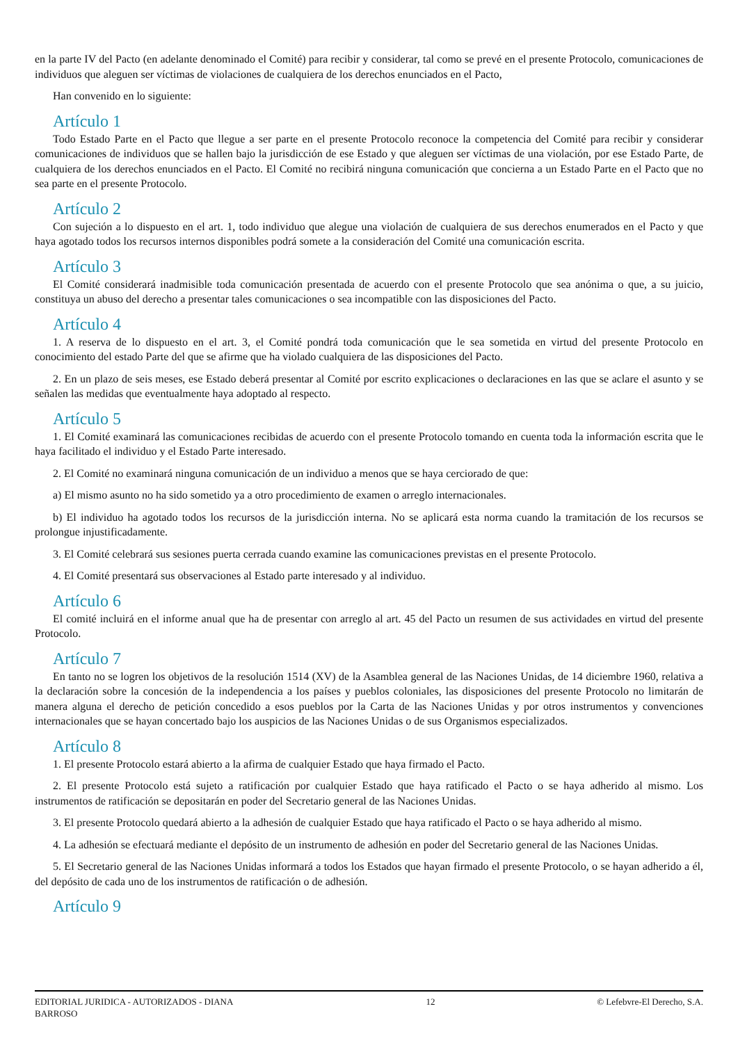en la parte IV del Pacto (en adelante denominado el Comité) para recibir y considerar, tal como se prevé en el presente Protocolo, comunicaciones de individuos que aleguen ser víctimas de violaciones de cualquiera de los derechos enunciados en el Pacto,
Han convenido en lo siguiente:
Artículo 1
Todo Estado Parte en el Pacto que llegue a ser parte en el presente Protocolo reconoce la competencia del Comité para recibir y considerar comunicaciones de individuos que se hallen bajo la jurisdicción de ese Estado y que aleguen ser víctimas de una violación, por ese Estado Parte, de cualquiera de los derechos enunciados en el Pacto. El Comité no recibirá ninguna comunicación que concierna a un Estado Parte en el Pacto que no sea parte en el presente Protocolo.
Artículo 2
Con sujeción a lo dispuesto en el art. 1, todo individuo que alegue una violación de cualquiera de sus derechos enumerados en el Pacto y que haya agotado todos los recursos internos disponibles podrá somete a la consideración del Comité una comunicación escrita.
Artículo 3
El Comité considerará inadmisible toda comunicación presentada de acuerdo con el presente Protocolo que sea anónima o que, a su juicio, constituya un abuso del derecho a presentar tales comunicaciones o sea incompatible con las disposiciones del Pacto.
Artículo 4
1. A reserva de lo dispuesto en el art. 3, el Comité pondrá toda comunicación que le sea sometida en virtud del presente Protocolo en conocimiento del estado Parte del que se afirme que ha violado cualquiera de las disposiciones del Pacto.
2. En un plazo de seis meses, ese Estado deberá presentar al Comité por escrito explicaciones o declaraciones en las que se aclare el asunto y se señalen las medidas que eventualmente haya adoptado al respecto.
Artículo 5
1. El Comité examinará las comunicaciones recibidas de acuerdo con el presente Protocolo tomando en cuenta toda la información escrita que le haya facilitado el individuo y el Estado Parte interesado.
2. El Comité no examinará ninguna comunicación de un individuo a menos que se haya cerciorado de que:
a) El mismo asunto no ha sido sometido ya a otro procedimiento de examen o arreglo internacionales.
b) El individuo ha agotado todos los recursos de la jurisdicción interna. No se aplicará esta norma cuando la tramitación de los recursos se prolongue injustificadamente.
3. El Comité celebrará sus sesiones puerta cerrada cuando examine las comunicaciones previstas en el presente Protocolo.
4. El Comité presentará sus observaciones al Estado parte interesado y al individuo.
Artículo 6
El comité incluirá en el informe anual que ha de presentar con arreglo al art. 45 del Pacto un resumen de sus actividades en virtud del presente Protocolo.
Artículo 7
En tanto no se logren los objetivos de la resolución 1514 (XV) de la Asamblea general de las Naciones Unidas, de 14 diciembre 1960, relativa a la declaración sobre la concesión de la independencia a los países y pueblos coloniales, las disposiciones del presente Protocolo no limitarán de manera alguna el derecho de petición concedido a esos pueblos por la Carta de las Naciones Unidas y por otros instrumentos y convenciones internacionales que se hayan concertado bajo los auspicios de las Naciones Unidas o de sus Organismos especializados.
Artículo 8
1. El presente Protocolo estará abierto a la afirma de cualquier Estado que haya firmado el Pacto.
2. El presente Protocolo está sujeto a ratificación por cualquier Estado que haya ratificado el Pacto o se haya adherido al mismo. Los instrumentos de ratificación se depositarán en poder del Secretario general de las Naciones Unidas.
3. El presente Protocolo quedará abierto a la adhesión de cualquier Estado que haya ratificado el Pacto o se haya adherido al mismo.
4. La adhesión se efectuará mediante el depósito de un instrumento de adhesión en poder del Secretario general de las Naciones Unidas.
5. El Secretario general de las Naciones Unidas informará a todos los Estados que hayan firmado el presente Protocolo, o se hayan adherido a él, del depósito de cada uno de los instrumentos de ratificación o de adhesión.
Artículo 9
EDITORIAL JURIDICA - AUTORIZADOS - DIANA BARROSO
12 © Lefebvre-El Derecho, S.A.